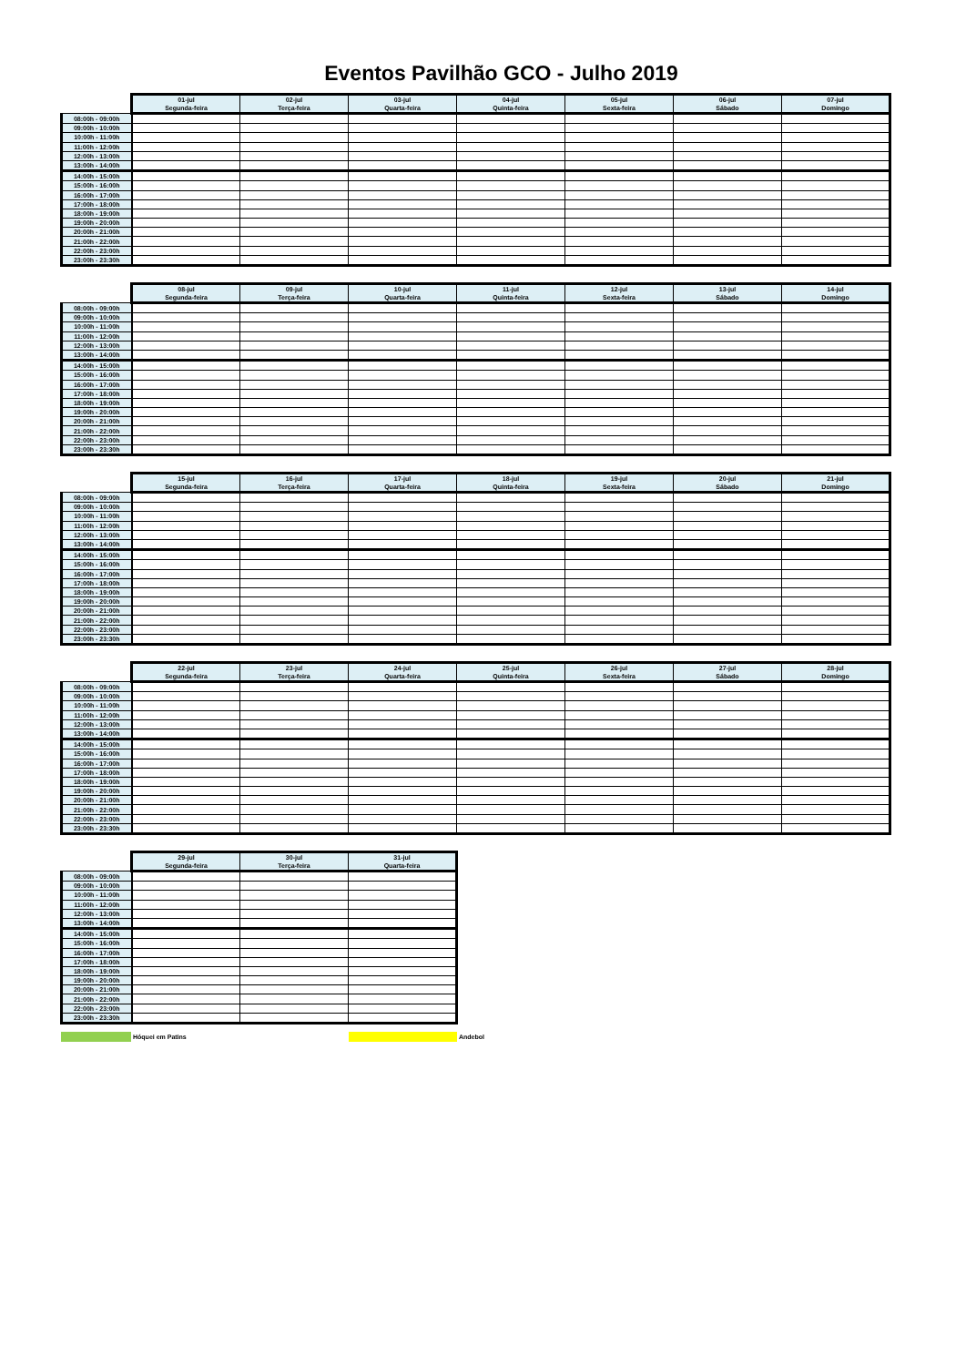Eventos Pavilhão GCO - Julho 2019
| | 01-jul | 02-jul | 03-jul | 04-jul | 05-jul | 06-jul | 07-jul |
| --- | --- | --- | --- | --- | --- | --- | --- |
| | Segunda-feira | Terça-feira | Quarta-feira | Quinta-feira | Sexta-feira | Sábado | Domingo |
| 08:00h - 09:00h | | | | | | | |
| 09:00h - 10:00h | | | | | | | |
| 10:00h - 11:00h | | | | | | | |
| 11:00h - 12:00h | | | | | | | |
| 12:00h - 13:00h | | | | | | | |
| 13:00h - 14:00h | | | | | | | |
| 14:00h - 15:00h | | | | | | | |
| 15:00h - 16:00h | | | | | | | |
| 16:00h - 17:00h | | | | | | | |
| 17:00h - 18:00h | | | | | | | |
| 18:00h - 19:00h | | | | | | | |
| 19:00h - 20:00h | | | | | | | |
| 20:00h - 21:00h | | | | | | | |
| 21:00h - 22:00h | | | | | | | |
| 22:00h - 23:00h | | | | | | | |
| 23:00h - 23:30h | | | | | | | |
| | 08-jul | 09-jul | 10-jul | 11-jul | 12-jul | 13-jul | 14-jul |
| --- | --- | --- | --- | --- | --- | --- | --- |
| | Segunda-feira | Terça-feira | Quarta-feira | Quinta-feira | Sexta-feira | Sábado | Domingo |
| 08:00h - 09:00h | | | | | | | |
| 09:00h - 10:00h | | | | | | | |
| 10:00h - 11:00h | | | | | | | |
| 11:00h - 12:00h | | | | | | | |
| 12:00h - 13:00h | | | | | | | |
| 13:00h - 14:00h | | | | | | | |
| 14:00h - 15:00h | | | | | | | |
| 15:00h - 16:00h | | | | | | | |
| 16:00h - 17:00h | | | | | | | |
| 17:00h - 18:00h | | | | | | | |
| 18:00h - 19:00h | | | | | | | |
| 19:00h - 20:00h | | | | | | | |
| 20:00h - 21:00h | | | | | | | |
| 21:00h - 22:00h | | | | | | | |
| 22:00h - 23:00h | | | | | | | |
| 23:00h - 23:30h | | | | | | | |
| | 15-jul | 16-jul | 17-jul | 18-jul | 19-jul | 20-jul | 21-jul |
| --- | --- | --- | --- | --- | --- | --- | --- |
| | Segunda-feira | Terça-feira | Quarta-feira | Quinta-feira | Sexta-feira | Sábado | Domingo |
| 08:00h - 09:00h | | | | | | | |
| 09:00h - 10:00h | | | | | | | |
| 10:00h - 11:00h | | | | | | | |
| 11:00h - 12:00h | | | | | | | |
| 12:00h - 13:00h | | | | | | | |
| 13:00h - 14:00h | | | | | | | |
| 14:00h - 15:00h | | | | | | | |
| 15:00h - 16:00h | | | | | | | |
| 16:00h - 17:00h | | | | | | | |
| 17:00h - 18:00h | | | | | | | |
| 18:00h - 19:00h | | | | | | | |
| 19:00h - 20:00h | | | | | | | |
| 20:00h - 21:00h | | | | | | | |
| 21:00h - 22:00h | | | | | | | |
| 22:00h - 23:00h | | | | | | | |
| 23:00h - 23:30h | | | | | | | |
| | 22-jul | 23-jul | 24-jul | 25-jul | 26-jul | 27-jul | 28-jul |
| --- | --- | --- | --- | --- | --- | --- | --- |
| | Segunda-feira | Terça-feira | Quarta-feira | Quinta-feira | Sexta-feira | Sábado | Domingo |
| 08:00h - 09:00h | | | | | | | |
| 09:00h - 10:00h | | | | | | | |
| 10:00h - 11:00h | | | | | | | |
| 11:00h - 12:00h | | | | | | | |
| 12:00h - 13:00h | | | | | | | |
| 13:00h - 14:00h | | | | | | | |
| 14:00h - 15:00h | | | | | | | |
| 15:00h - 16:00h | | | | | | | |
| 16:00h - 17:00h | | | | | | | |
| 17:00h - 18:00h | | | | | | | |
| 18:00h - 19:00h | | | | | | | |
| 19:00h - 20:00h | | | | | | | |
| 20:00h - 21:00h | | | | | | | |
| 21:00h - 22:00h | | | | | | | |
| 22:00h - 23:00h | | | | | | | |
| 23:00h - 23:30h | | | | | | | |
| | 29-jul | 30-jul | 31-jul |
| --- | --- | --- | --- |
| | Segunda-feira | Terça-feira | Quarta-feira |
| 08:00h - 09:00h | | | |
| 09:00h - 10:00h | | | |
| 10:00h - 11:00h | | | |
| 11:00h - 12:00h | | | |
| 12:00h - 13:00h | | | |
| 13:00h - 14:00h | | | |
| 14:00h - 15:00h | | | |
| 15:00h - 16:00h | | | |
| 16:00h - 17:00h | | | |
| 17:00h - 18:00h | | | |
| 18:00h - 19:00h | | | |
| 19:00h - 20:00h | | | |
| 20:00h - 21:00h | | | |
| 21:00h - 22:00h | | | |
| 22:00h - 23:00h | | | |
| 23:00h - 23:30h | | | |
Hóquei em Patins Andebol